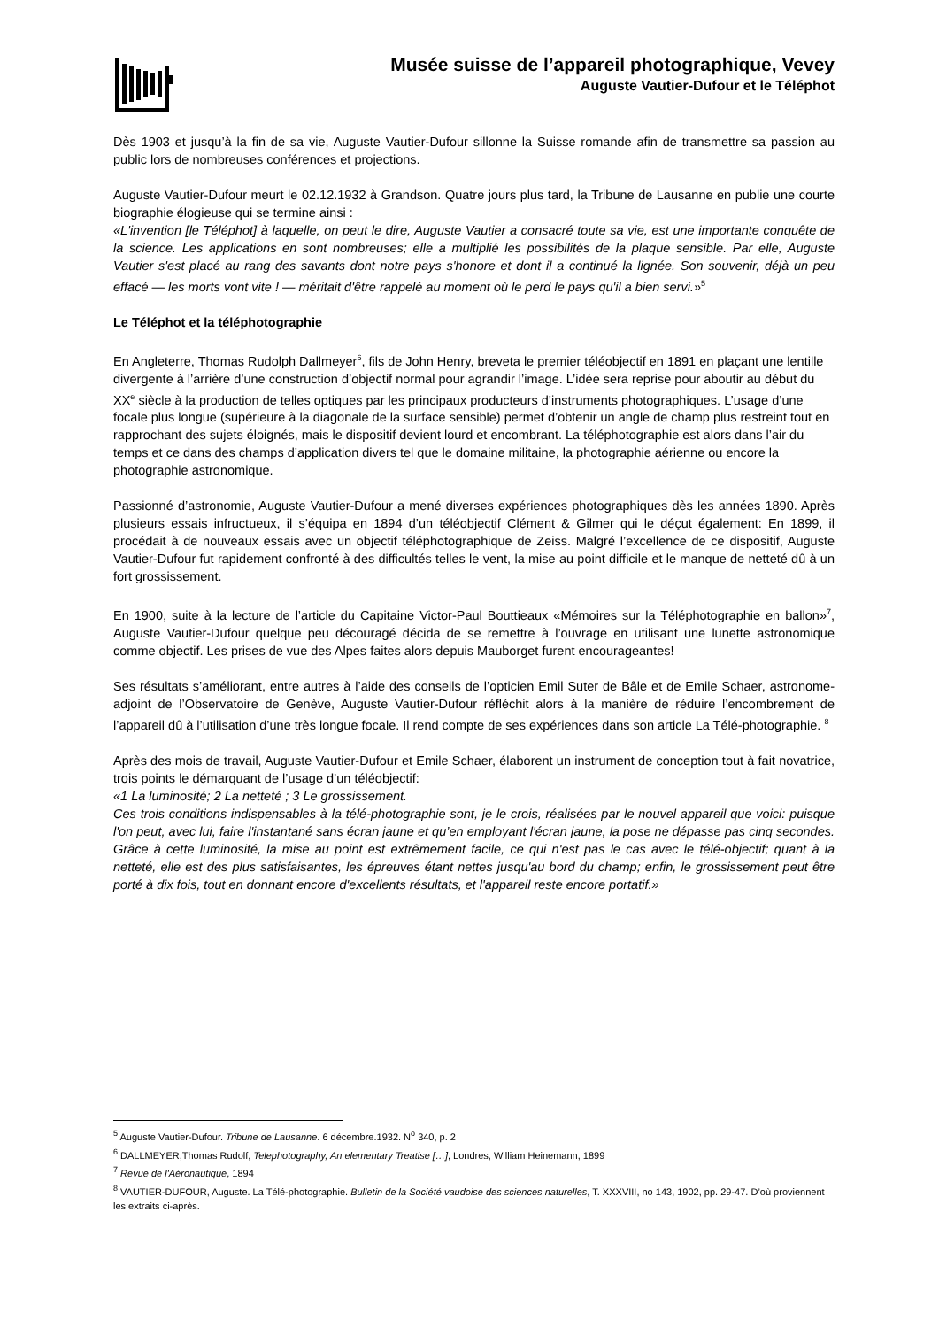Musée suisse de l’appareil photographique, Vevey
Auguste Vautier-Dufour et le Téléphot
Dès 1903 et jusqu’à la fin de sa vie, Auguste Vautier-Dufour sillonne la Suisse romande afin de transmettre sa passion au public lors de nombreuses conférences et projections.
Auguste Vautier-Dufour meurt le 02.12.1932 à Grandson. Quatre jours plus tard, la Tribune de Lausanne en publie une courte biographie élogieuse qui se termine ainsi :
«L'invention [le Téléphot] à laquelle, on peut le dire, Auguste Vautier a consacré toute sa vie, est une importante conquête de la science. Les applications en sont nombreuses; elle a multiplié les possibilités de la plaque sensible. Par elle, Auguste Vautier s'est placé au rang des savants dont notre pays s'honore et dont il a continué la lignée. Son souvenir, déjà un peu effacé — les morts vont vite ! — méritait d'être rappelé au moment où le perd le pays qu'il a bien servi.»<sup>5</sup>
Le Téléphot et la téléphotographie
En Angleterre, Thomas Rudolph Dallmeyer<sup>6</sup>, fils de John Henry, breveta le premier téléobjectif en 1891 en plaçant une lentille divergente à l’arrière d’une construction d’objectif normal pour agrandir l’image. L’idée sera reprise pour aboutir au début du XX<sup>e</sup> siècle à la production de telles optiques par les principaux producteurs d’instruments photographiques. L’usage d’une focale plus longue (supérieure à la diagonale de la surface sensible) permet d’obtenir un angle de champ plus restreint tout en rapprochant des sujets éloignés, mais le dispositif devient lourd et encombrant. La téléphotographie est alors dans l’air du temps et ce dans des champs d’application divers tel que le domaine militaine, la photographie aérienne ou encore la photographie astronomique.
Passionné d’astronomie, Auguste Vautier-Dufour a mené diverses expériences photographiques dès les années 1890. Après plusieurs essais infructueux, il s’équipa en 1894 d’un téléobjectif Clément & Gilmer qui le déçut également: En 1899, il procédait à de nouveaux essais avec un objectif téléphotographique de Zeiss. Malgré l’excellence de ce dispositif, Auguste Vautier-Dufour fut rapidement confronté à des difficultés telles le vent, la mise au point difficile et le manque de netteté dû à un fort grossissement.
En 1900, suite à la lecture de l’article du Capitaine Victor-Paul Bouttieaux «Mémoires sur la Téléphotographie en ballon»<sup>7</sup>, Auguste Vautier-Dufour quelque peu découragé décida de se remettre à l’ouvrage en utilisant une lunette astronomique comme objectif. Les prises de vue des Alpes faites alors depuis Mauborget furent encourageantes!
Ses résultats s’améliorant, entre autres à l’aide des conseils de l’opticien Emil Suter de Bâle et de Emile Schaer, astronome-adjoint de l’Observatoire de Genève, Auguste Vautier-Dufour réfléchit alors à la manière de réduire l’encombrement de l’appareil dû à l’utilisation d’une très longue focale. Il rend compte de ses expériences dans son article La Télé-photographie. <sup>8</sup>
Après des mois de travail, Auguste Vautier-Dufour et Emile Schaer, élaborent un instrument de conception tout à fait novatrice, trois points le démarquant de l’usage d’un téléobjectif:
«1 La luminosité; 2 La netteté ; 3 Le grossissement.
Ces trois conditions indispensables à la télé-photographie sont, je le crois, réalisées par le nouvel appareil que voici: puisque l'on peut, avec lui, faire l'instantané sans écran jaune et qu’en employant l'écran jaune, la pose ne dépasse pas cinq secondes. Grâce à cette luminosité, la mise au point est extrêmement facile, ce qui n'est pas le cas avec le télé-objectif; quant à la netteté, elle est des plus satisfaisantes, les épreuves étant nettes jusqu'au bord du champ; enfin, le grossissement peut être porté à dix fois, tout en donnant encore d'excellents résultats, et l'appareil reste encore portatif.»
<sup>5</sup> Auguste Vautier-Dufour. Tribune de Lausanne. 6 décembre.1932. N<sup>o</sup> 340, p. 2
<sup>6</sup> DALLMEYER,Thomas Rudolf, Telephotography, An elementary Treatise […], Londres, William Heinemann, 1899
<sup>7</sup> Revue de l'Aéronautique, 1894
<sup>8</sup> VAUTIER-DUFOUR, Auguste. La Télé-photographie. Bulletin de la Société vaudoise des sciences naturelles, T. XXXVIII, no 143, 1902, pp. 29-47. D’où proviennent les extraits ci-après.